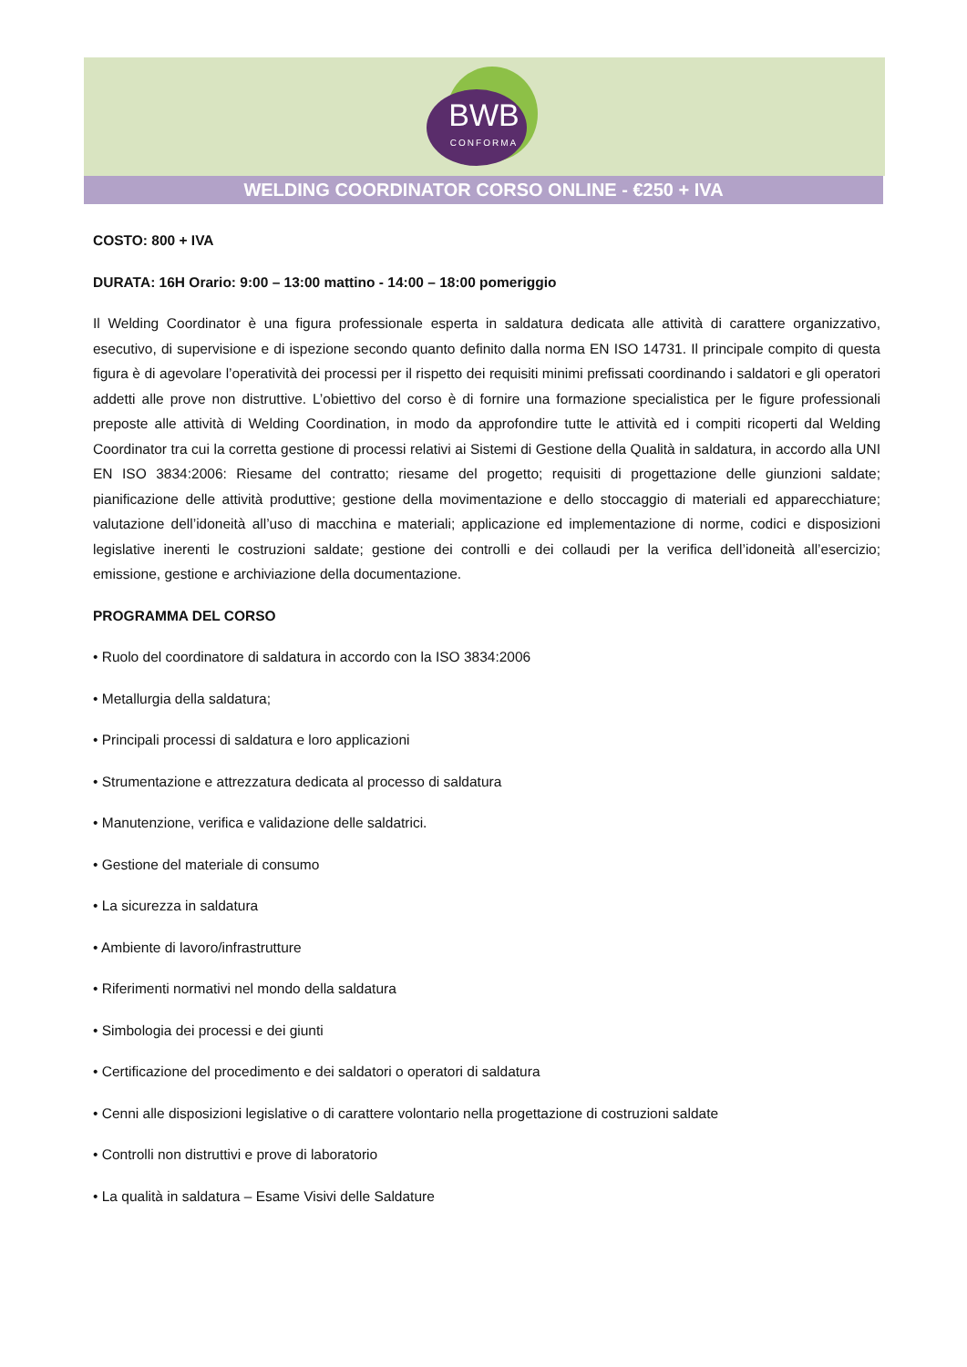BWB
CONFORMA
WELDING COORDINATOR CORSO ONLINE - €250 + IVA
COSTO: 800 + IVA
DURATA: 16H Orario: 9:00 – 13:00 mattino - 14:00 – 18:00 pomeriggio
Il Welding Coordinator è una figura professionale esperta in saldatura dedicata alle attività di carattere organizzativo, esecutivo, di supervisione e di ispezione secondo quanto definito dalla norma EN ISO 14731. Il principale compito di questa figura è di agevolare l’operatività dei processi per il rispetto dei requisiti minimi prefissati coordinando i saldatori e gli operatori addetti alle prove non distruttive. L’obiettivo del corso è di fornire una formazione specialistica per le figure professionali preposte alle attività di Welding Coordination, in modo da approfondire tutte le attività ed i compiti ricoperti dal Welding Coordinator tra cui la corretta gestione di processi relativi ai Sistemi di Gestione della Qualità in saldatura, in accordo alla UNI EN ISO 3834:2006: Riesame del contratto; riesame del progetto; requisiti di progettazione delle giunzioni saldate; pianificazione delle attività produttive; gestione della movimentazione e dello stoccaggio di materiali ed apparecchiature; valutazione dell’idoneità all’uso di macchina e materiali; applicazione ed implementazione di norme, codici e disposizioni legislative inerenti le costruzioni saldate; gestione dei controlli e dei collaudi per la verifica dell’idoneità all’esercizio; emissione, gestione e archiviazione della documentazione.
PROGRAMMA DEL CORSO
• Ruolo del coordinatore di saldatura in accordo con la ISO 3834:2006
• Metallurgia della saldatura;
• Principali processi di saldatura e loro applicazioni
• Strumentazione e attrezzatura dedicata al processo di saldatura
• Manutenzione, verifica e validazione delle saldatrici.
• Gestione del materiale di consumo
• La sicurezza in saldatura
• Ambiente di lavoro/infrastrutture
• Riferimenti normativi nel mondo della saldatura
• Simbologia dei processi e dei giunti
• Certificazione del procedimento e dei saldatori o operatori di saldatura
• Cenni alle disposizioni legislative o di carattere volontario nella progettazione di costruzioni saldate
• Controlli non distruttivi e prove di laboratorio
• La qualità in saldatura – Esame Visivi delle Saldature